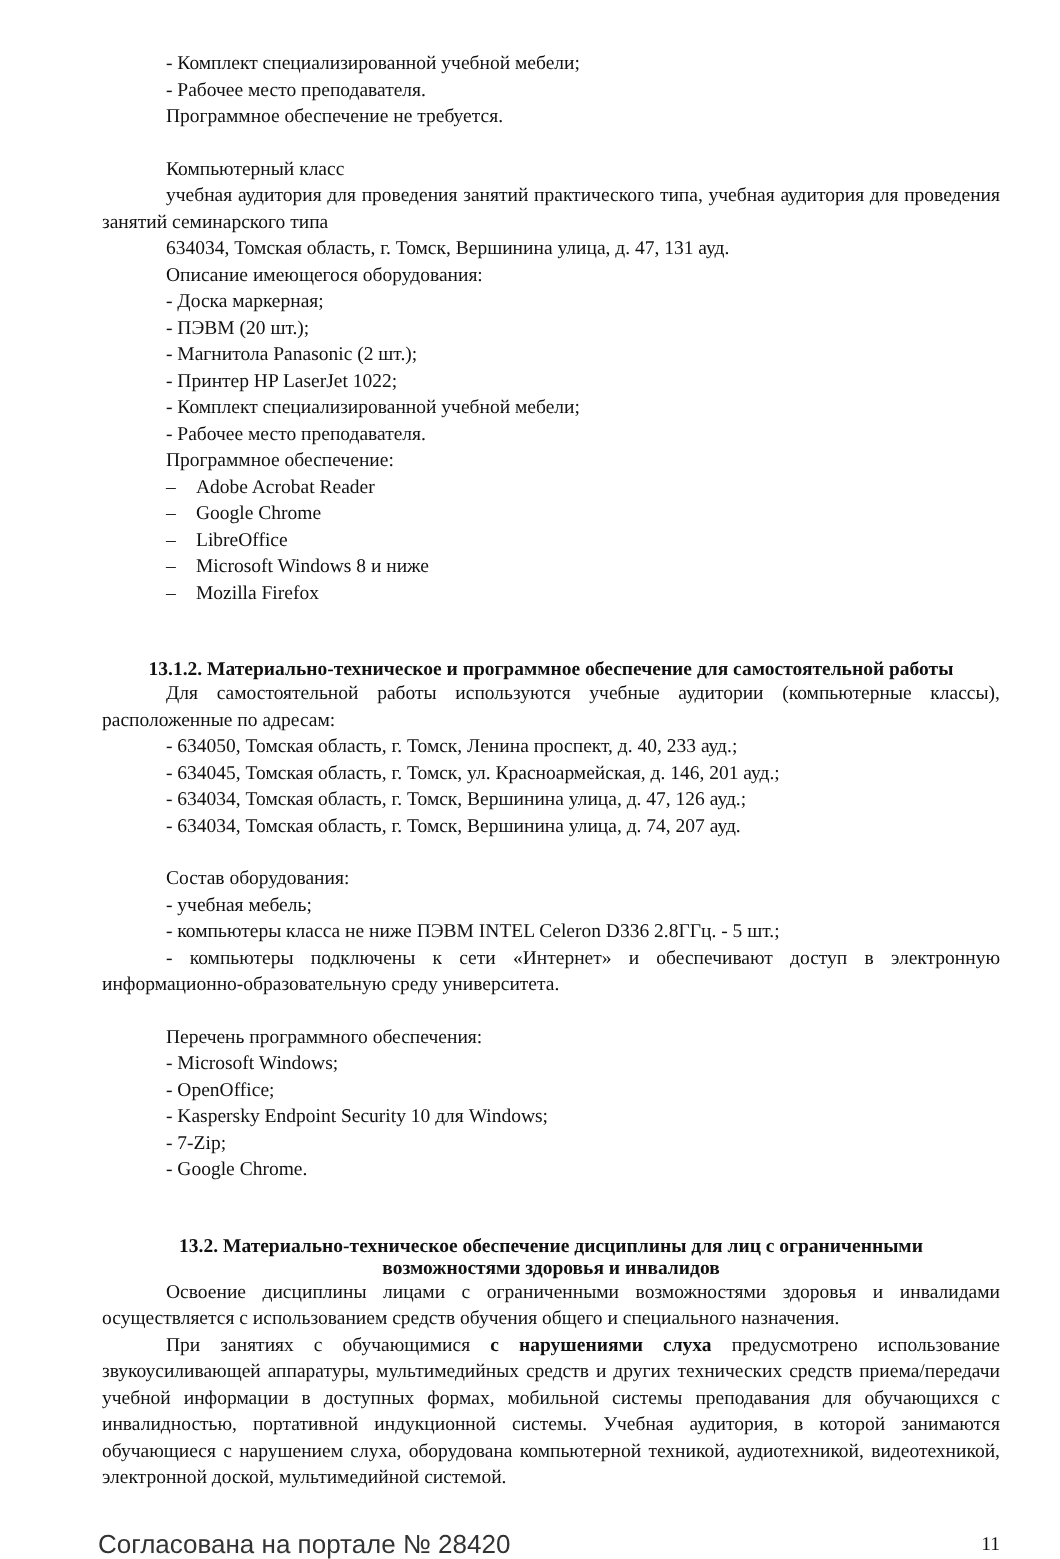- Комплект специализированной учебной мебели;
- Рабочее место преподавателя.
Программное обеспечение не требуется.
Компьютерный класс
учебная аудитория для проведения занятий практического типа, учебная аудитория для проведения занятий семинарского типа
634034, Томская область, г. Томск, Вершинина улица, д. 47, 131 ауд.
Описание имеющегося оборудования:
- Доска маркерная;
- ПЭВМ (20 шт.);
- Магнитола Panasonic (2 шт.);
- Принтер HP LaserJet 1022;
- Комплект специализированной учебной мебели;
- Рабочее место преподавателя.
Программное обеспечение:
– Adobe Acrobat Reader
– Google Chrome
– LibreOffice
– Microsoft Windows 8 и ниже
– Mozilla Firefox
13.1.2. Материально-техническое и программное обеспечение для самостоятельной работы
Для самостоятельной работы используются учебные аудитории (компьютерные классы), расположенные по адресам:
- 634050, Томская область, г. Томск, Ленина проспект, д. 40, 233 ауд.;
- 634045, Томская область, г. Томск, ул. Красноармейская, д. 146, 201 ауд.;
- 634034, Томская область, г. Томск, Вершинина улица, д. 47, 126 ауд.;
- 634034, Томская область, г. Томск, Вершинина улица, д. 74, 207 ауд.
Состав оборудования:
- учебная мебель;
- компьютеры класса не ниже ПЭВМ INTEL Celeron D336 2.8ГГц. - 5 шт.;
- компьютеры подключены к сети «Интернет» и обеспечивают доступ в электронную информационно-образовательную среду университета.
Перечень программного обеспечения:
- Microsoft Windows;
- OpenOffice;
- Kaspersky Endpoint Security 10 для Windows;
- 7-Zip;
- Google Chrome.
13.2. Материально-техническое обеспечение дисциплины для лиц с ограниченными
возможностями здоровья и инвалидов
Освоение дисциплины лицами с ограниченными возможностями здоровья и инвалидами осуществляется с использованием средств обучения общего и специального назначения.
При занятиях с обучающимися с нарушениями слуха предусмотрено использование звукоусиливающей аппаратуры, мультимедийных средств и других технических средств приема/передачи учебной информации в доступных формах, мобильной системы преподавания для обучающихся с инвалидностью, портативной индукционной системы. Учебная аудитория, в которой занимаются обучающиеся с нарушением слуха, оборудована компьютерной техникой, аудиотехникой, видеотехникой, электронной доской, мультимедийной системой.
Согласована на портале № 28420 11